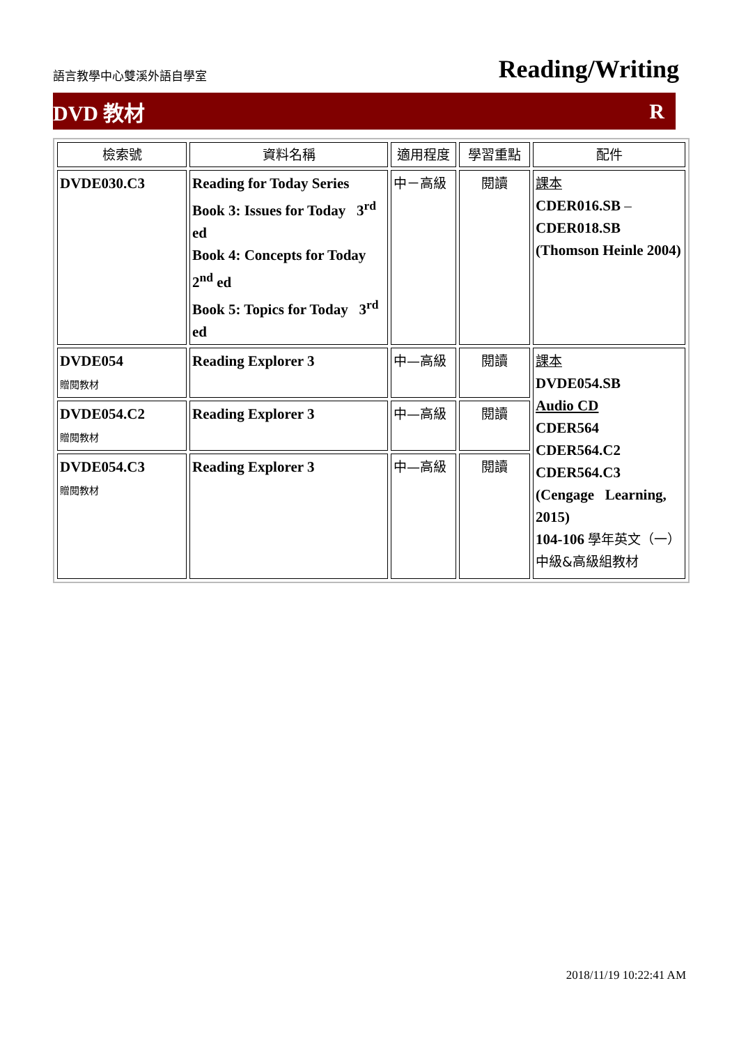語言教學中心雙溪外語自學室 Reading/Writing
DVD 教材 R
| 檢索號 | 資料名稱 | 適用程度 | 學習重點 | 配件 |
| --- | --- | --- | --- | --- |
| DVDE030.C3 | Reading for Today Series Book 3: Issues for Today 3<sup>rd</sup> ed Book 4: Concepts for Today 2<sup>nd</sup> ed Book 5: Topics for Today 3<sup>rd</sup> ed | 中－高級 | 閱讀 | 課本 CDER016.SB – CDER018.SB (Thomson Heinle 2004) |
| DVDE054 贈閱教材 | Reading Explorer 3 | 中—高級 | 閱讀 | 課本 DVDE054.SB Audio CD CDER564 CDER564.C2 CDER564.C3 (Cengage Learning, 2015) 104-106 學年英文（一）中級&高級組教材 |
| DVDE054.C2 贈閱教材 | Reading Explorer 3 | 中—高級 | 閱讀 | |
| DVDE054.C3 贈閱教材 | Reading Explorer 3 | 中—高級 | 閱讀 | |
2018/11/19 10:22:41 AM